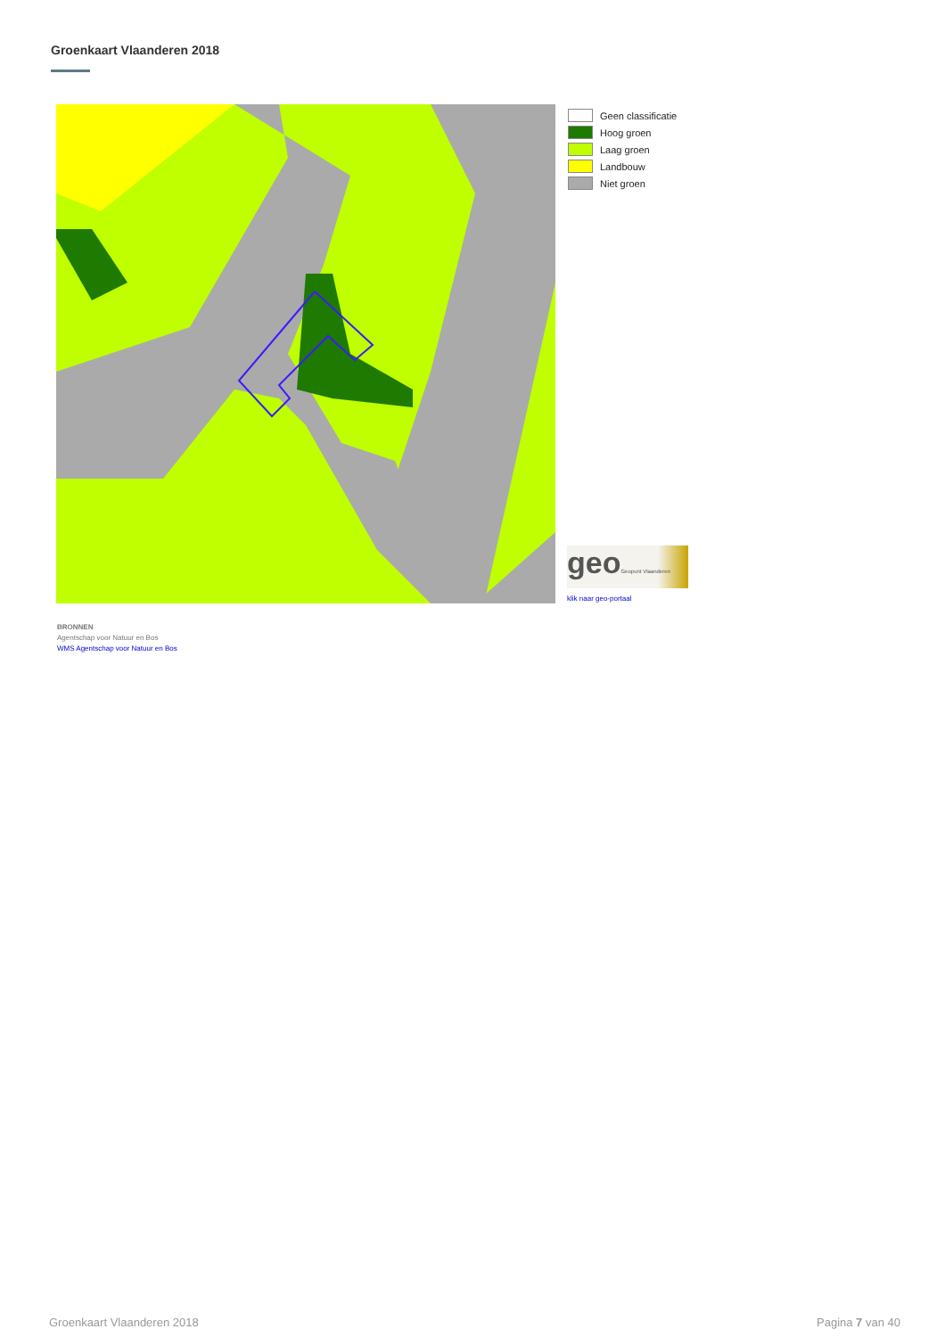Groenkaart Vlaanderen 2018
Geen classificatie
Hoog groen
Laag groen
Landbouw
Niet groen
geoGeopunt Vlaanderen
klik naar geo-portaal
BRONNEN
Agentschap voor Natuur en Bos
WMS Agentschap voor Natuur en Bos
Groenkaart Vlaanderen 2018 Pagina 7 van 40